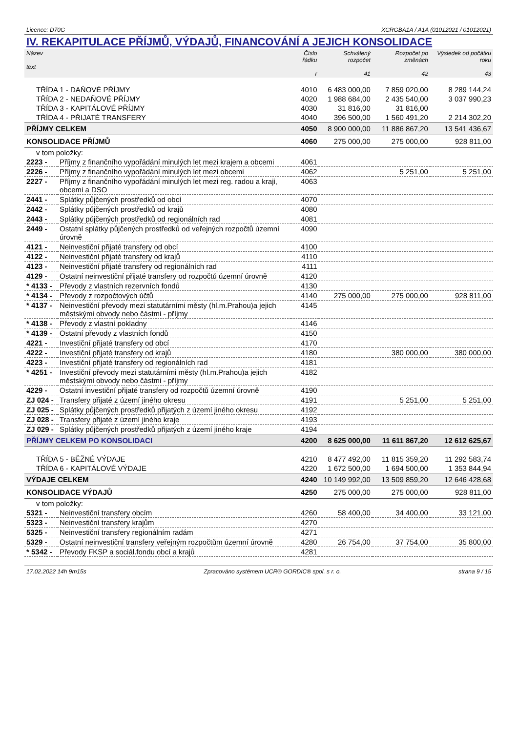Licence: D70G XCRGBA1A / A1A (01012021 / 01012021)
IV. REKAPITULACE PŘÍJMŮ, VÝDAJŮ, FINANCOVÁNÍ A JEJICH KONSOLIDACE
| Název text | | Číslo řádku r | Schválený rozpočet 41 | Rozpočet po změnách 42 | Výsledek od počátku roku 43 |
| --- | --- | --- | --- | --- | --- |
| TŘÍDA 1 - DAŇOVÉ PŘÍJMY | | 4010 | 6 483 000,00 | 7 859 020,00 | 8 289 144,24 |
| TŘÍDA 2 - NEDAŇOVÉ PŘÍJMY | | 4020 | 1 988 684,00 | 2 435 540,00 | 3 037 990,23 |
| TŘÍDA 3 - KAPITÁLOVÉ PŘÍJMY | | 4030 | 31 816,00 | 31 816,00 | |
| TŘÍDA 4 - PŘIJATÉ TRANSFERY | | 4040 | 396 500,00 | 1 560 491,20 | 2 214 302,20 |
| PŘÍJMY CELKEM | | 4050 | 8 900 000,00 | 11 886 867,20 | 13 541 436,67 |
| KONSOLIDACE PŘÍJMŮ | | 4060 | 275 000,00 | 275 000,00 | 928 811,00 |
| v tom položky: | | | | | |
| 2223 - | Příjmy z finančního vypořádání minulých let mezi krajem a obcemi | 4061 | | | |
| 2226 - | Příjmy z finančního vypořádání minulých let mezi obcemi | 4062 | | 5 251,00 | 5 251,00 |
| 2227 - | Příjmy z finančního vypořádání minulých let mezi reg. radou a kraji, obcemi a DSO | 4063 | | | |
| 2441 - | Splátky půjčených prostředků od obcí | 4070 | | | |
| 2442 - | Splátky půjčených prostředků od krajů | 4080 | | | |
| 2443 - | Splátky půjčených prostředků od regionálních rad | 4081 | | | |
| 2449 - | Ostatní splátky půjčených prostředků od veřejných rozpočtů územní úrovně | 4090 | | | |
| 4121 - | Neinvestiční přijaté transfery od obcí | 4100 | | | |
| 4122 - | Neinvestiční přijaté transfery od krajů | 4110 | | | |
| 4123 - | Neinvestiční přijaté transfery od regionálních rad | 4111 | | | |
| 4129 - | Ostatní neinvestiční přijaté transfery od rozpočtů územní úrovně | 4120 | | | |
| * 4133 - | Převody z vlastních rezervních fondů | 4130 | | | |
| * 4134 - | Převody z rozpočtových účtů | 4140 | 275 000,00 | 275 000,00 | 928 811,00 |
| * 4137 - | Neinvestiční převody mezi statutárními městy (hl.m.Prahou)a jejich městskými obvody nebo částmi - příjmy | 4145 | | | |
| * 4138 - | Převody z vlastní pokladny | 4146 | | | |
| * 4139 - | Ostatní převody z vlastních fondů | 4150 | | | |
| 4221 - | Investiční přijaté transfery od obcí | 4170 | | | |
| 4222 - | Investiční přijaté transfery od krajů | 4180 | | 380 000,00 | 380 000,00 |
| 4223 - | Investiční přijaté transfery od regionálních rad | 4181 | | | |
| * 4251 - | Investiční převody mezi statutárními městy (hl.m.Prahou)a jejich městskými obvody nebo částmi - příjmy | 4182 | | | |
| 4229 - | Ostatní investiční přijaté transfery od rozpočtů územní úrovně | 4190 | | | |
| ZJ 024 - | Transfery přijaté z území jiného okresu | 4191 | | 5 251,00 | 5 251,00 |
| ZJ 025 - | Splátky půjčených prostředků přijatých z území jiného okresu | 4192 | | | |
| ZJ 028 - | Transfery přijaté z území jiného kraje | 4193 | | | |
| ZJ 029 - | Splátky půjčených prostředků přijatých z území jiného kraje | 4194 | | | |
| PŘÍJMY CELKEM PO KONSOLIDACI | | 4200 | 8 625 000,00 | 11 611 867,20 | 12 612 625,67 |
| TŘÍDA 5 - BĚŽNÉ VÝDAJE | | 4210 | 8 477 492,00 | 11 815 359,20 | 11 292 583,74 |
| TŘÍDA 6 - KAPITÁLOVÉ VÝDAJE | | 4220 | 1 672 500,00 | 1 694 500,00 | 1 353 844,94 |
| VÝDAJE CELKEM | | 4240 | 10 149 992,00 | 13 509 859,20 | 12 646 428,68 |
| KONSOLIDACE VÝDAJŮ | | 4250 | 275 000,00 | 275 000,00 | 928 811,00 |
| v tom položky: | | | | | |
| 5321 - | Neinvestiční transfery obcím | 4260 | 58 400,00 | 34 400,00 | 33 121,00 |
| 5323 - | Neinvestiční transfery krajům | 4270 | | | |
| 5325 - | Neinvestiční transfery regionálním radám | 4271 | | | |
| 5329 - | Ostatní neinvestiční transfery veřejným rozpočtům územní úrovně | 4280 | 26 754,00 | 37 754,00 | 35 800,00 |
| * 5342 - | Převody FKSP a sociál.fondu obcí a krajů | 4281 | | | |
17.02.2022 14h 9m15s Zpracováno systémem UCR® GORDIC® spol. s r. o. strana 9 / 15